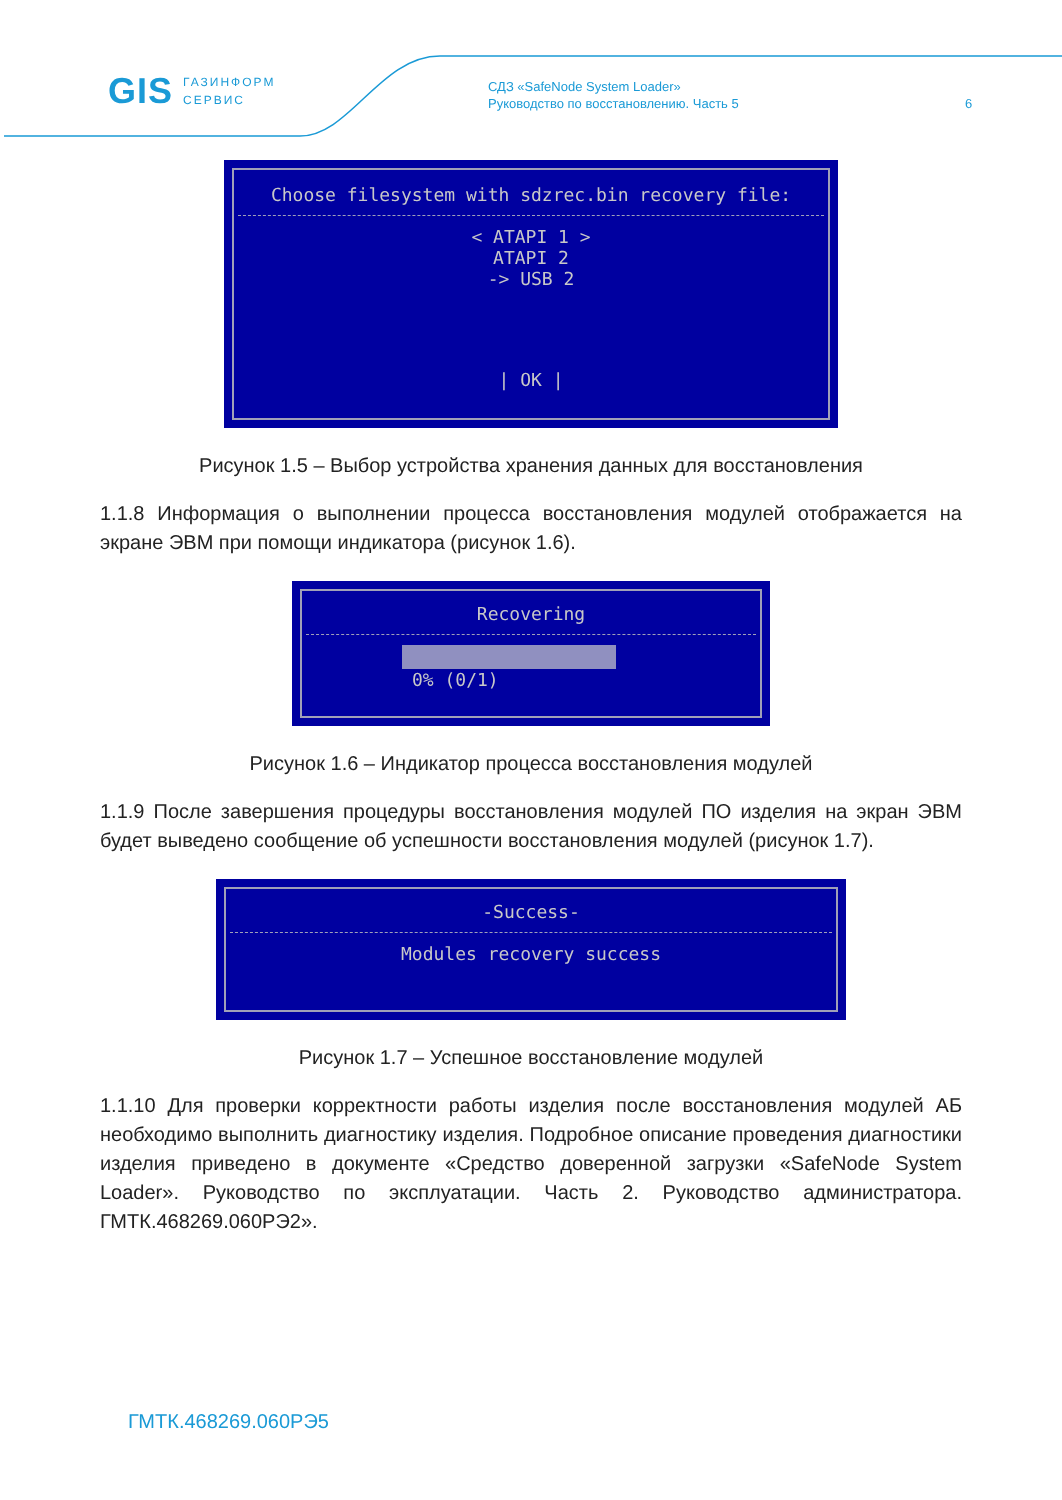GIS ГАЗИНФОРМ
СЕРВИС
СДЗ «SafeNode System Loader»
Руководство по восстановлению. Часть 5
6
Choose filesystem with sdzrec.bin recovery file:
< ATAPI 1 >
ATAPI 2
-> USB 2
| OK |
Рисунок 1.5 – Выбор устройства хранения данных для восстановления
1.1.8 Информация о выполнении процесса восстановления модулей отображается на экране ЭВМ при помощи индикатора (рисунок 1.6).
Recovering
0% (0/1)
Рисунок 1.6 – Индикатор процесса восстановления модулей
1.1.9 После завершения процедуры восстановления модулей ПО изделия на экран ЭВМ будет выведено сообщение об успешности восстановления модулей (рисунок 1.7).
-Success-
Modules recovery success
Рисунок 1.7 – Успешное восстановление модулей
1.1.10 Для проверки корректности работы изделия после восстановления модулей АБ необходимо выполнить диагностику изделия. Подробное описание проведения диагностики изделия приведено в документе «Средство доверенной загрузки «SafeNode System Loader». Руководство по эксплуатации. Часть 2. Руководство администратора. ГМТК.468269.060РЭ2».
ГМТК.468269.060РЭ5